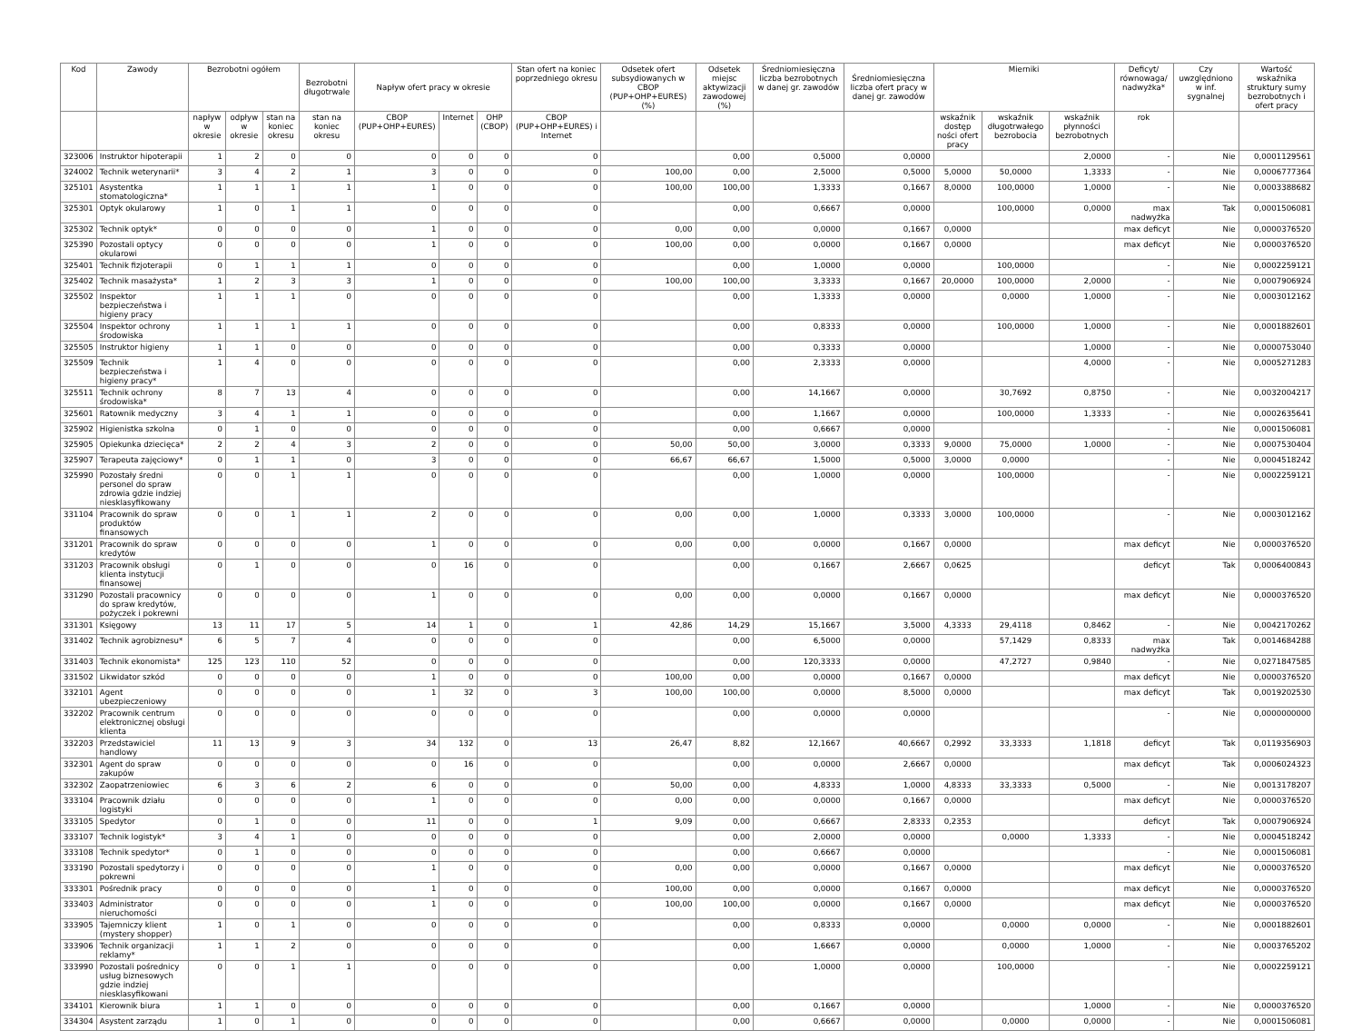| Kod | Zawody | Bezrobotni ogółem | | | Bezrobotni długotrwale | Napływ ofert pracy w okresie | | | Stan ofert na koniec poprzedniego okresu | Odsetek ofert subsydiowanych w CBOP (PUP+OHP+EURES) (%) | Odsetek miejsc aktywizacji zawodowej (%) | Średniomiesięczna liczba bezrobotnych w danej gr. zawodów | Średniomiesięczna liczba ofert pracy w danej gr. zawodów | Mierniki | | | Deficyt/ równowaga/ nadwyżka* | Czy uwzględniono w inf. sygnalnej | Wartość wskaźnika struktury sumy bezrobotnych i ofert pracy |
| --- | --- | --- | --- | --- | --- | --- | --- | --- | --- | --- | --- | --- | --- | --- | --- | --- | --- | --- | --- |
| | | napływ w okresie | odpływ w okresie | stan na koniec okresu | stan na koniec okresu | CBOP (PUP+OHP+EURES) | Internet | OHP (CBOP) | CBOP (PUP+OHP+EURES) i Internet | | | | | wskaźnik dostęp ności ofert pracy | wskaźnik długotrwałego bezrobocia | wskaźnik płynności bezrobotnych | rok | | |
| 323006 | Instruktor hipoterapii | 1 | 2 | 0 | 0 | 0 | 0 | 0 | 0 | | 0,00 | 0,5000 | 0,0000 | | | 2,0000 | - | Nie | 0,0001129561 |
| 324002 | Technik weterynarii* | 3 | 4 | 2 | 1 | 3 | 0 | 0 | 0 | 100,00 | 0,00 | 2,5000 | 0,5000 | 5,0000 | 50,0000 | 1,3333 | - | Nie | 0,0006777364 |
| 325101 | Asystentka stomatologiczna* | 1 | 1 | 1 | 1 | 1 | 0 | 0 | 0 | 100,00 | 100,00 | 1,3333 | 0,1667 | 8,0000 | 100,0000 | 1,0000 | - | Nie | 0,0003388682 |
| 325301 | Optyk okularowy | 1 | 0 | 1 | 1 | 0 | 0 | 0 | 0 | | 0,00 | 0,6667 | 0,0000 | | 100,0000 | 0,0000 | max nadwyżka | Tak | 0,0001506081 |
| 325302 | Technik optyk* | 0 | 0 | 0 | 0 | 1 | 0 | 0 | 0 | 0,00 | 0,00 | 0,0000 | 0,1667 | 0,0000 | | | max deficyt | Nie | 0,0000376520 |
| 325390 | Pozostali optycy okularowi | 0 | 0 | 0 | 0 | 1 | 0 | 0 | 0 | 100,00 | 0,00 | 0,0000 | 0,1667 | 0,0000 | | | max deficyt | Nie | 0,0000376520 |
| 325401 | Technik fizjoterapii | 0 | 1 | 1 | 1 | 0 | 0 | 0 | 0 | | 0,00 | 1,0000 | 0,0000 | | 100,0000 | | - | Nie | 0,0002259121 |
| 325402 | Technik masażysta* | 1 | 2 | 3 | 3 | 1 | 0 | 0 | 0 | 100,00 | 100,00 | 3,3333 | 0,1667 | 20,0000 | 100,0000 | 2,0000 | - | Nie | 0,0007906924 |
| 325502 | Inspektor bezpieczeństwa i higieny pracy | 1 | 1 | 1 | 0 | 0 | 0 | 0 | 0 | | 0,00 | 1,3333 | 0,0000 | | 0,0000 | 1,0000 | - | Nie | 0,0003012162 |
| 325504 | Inspektor ochrony środowiska | 1 | 1 | 1 | 1 | 0 | 0 | 0 | 0 | | 0,00 | 0,8333 | 0,0000 | | 100,0000 | 1,0000 | - | Nie | 0,0001882601 |
| 325505 | Instruktor higieny | 1 | 1 | 0 | 0 | 0 | 0 | 0 | 0 | | 0,00 | 0,3333 | 0,0000 | | | 1,0000 | - | Nie | 0,0000753040 |
| 325509 | Technik bezpieczeństwa i higieny pracy* | 1 | 4 | 0 | 0 | 0 | 0 | 0 | 0 | | 0,00 | 2,3333 | 0,0000 | | | 4,0000 | - | Nie | 0,0005271283 |
| 325511 | Technik ochrony środowiska* | 8 | 7 | 13 | 4 | 0 | 0 | 0 | 0 | | 0,00 | 14,1667 | 0,0000 | | 30,7692 | 0,8750 | - | Nie | 0,0032004217 |
| 325601 | Ratownik medyczny | 3 | 4 | 1 | 1 | 0 | 0 | 0 | 0 | | 0,00 | 1,1667 | 0,0000 | | 100,0000 | 1,3333 | - | Nie | 0,0002635641 |
| 325902 | Higienistka szkolna | 0 | 1 | 0 | 0 | 0 | 0 | 0 | 0 | | 0,00 | 0,6667 | 0,0000 | | | | - | Nie | 0,0001506081 |
| 325905 | Opiekunka dziecięca* | 2 | 2 | 4 | 3 | 2 | 0 | 0 | 0 | 50,00 | 50,00 | 3,0000 | 0,3333 | 9,0000 | 75,0000 | 1,0000 | - | Nie | 0,0007530404 |
| 325907 | Terapeuta zajęciowy* | 0 | 1 | 1 | 0 | 3 | 0 | 0 | 0 | 66,67 | 66,67 | 1,5000 | 0,5000 | 3,0000 | 0,0000 | | - | Nie | 0,0004518242 |
| 325990 | Pozostały średni personel do spraw zdrowia gdzie indziej niesklasyfikowany | 0 | 0 | 1 | 1 | 0 | 0 | 0 | 0 | | 0,00 | 1,0000 | 0,0000 | | 100,0000 | | - | Nie | 0,0002259121 |
| 331104 | Pracownik do spraw produktów finansowych | 0 | 0 | 1 | 1 | 2 | 0 | 0 | 0 | 0,00 | 0,00 | 1,0000 | 0,3333 | 3,0000 | 100,0000 | | - | Nie | 0,0003012162 |
| 331201 | Pracownik do spraw kredytów | 0 | 0 | 0 | 0 | 1 | 0 | 0 | 0 | 0,00 | 0,00 | 0,0000 | 0,1667 | 0,0000 | | | max deficyt | Nie | 0,0000376520 |
| 331203 | Pracownik obsługi klienta instytucji finansowej | 0 | 1 | 0 | 0 | 0 | 16 | 0 | 0 | | 0,00 | 0,1667 | 2,6667 | 0,0625 | | | deficyt | Tak | 0,0006400843 |
| 331290 | Pozostali pracownicy do spraw kredytów, pożyczek i pokrewni | 0 | 0 | 0 | 0 | 1 | 0 | 0 | 0 | 0,00 | 0,00 | 0,0000 | 0,1667 | 0,0000 | | | max deficyt | Nie | 0,0000376520 |
| 331301 | Księgowy | 13 | 11 | 17 | 5 | 14 | 1 | 0 | 1 | 42,86 | 14,29 | 15,1667 | 3,5000 | 4,3333 | 29,4118 | 0,8462 | - | Nie | 0,0042170262 |
| 331402 | Technik agrobiznesu* | 6 | 5 | 7 | 4 | 0 | 0 | 0 | 0 | | 0,00 | 6,5000 | 0,0000 | | 57,1429 | 0,8333 | max nadwyżka | Tak | 0,0014684288 |
| 331403 | Technik ekonomista* | 125 | 123 | 110 | 52 | 0 | 0 | 0 | 0 | | 0,00 | 120,3333 | 0,0000 | | 47,2727 | 0,9840 | - | Nie | 0,0271847585 |
| 331502 | Likwidator szkód | 0 | 0 | 0 | 0 | 1 | 0 | 0 | 0 | 100,00 | 0,00 | 0,0000 | 0,1667 | 0,0000 | | | max deficyt | Nie | 0,0000376520 |
| 332101 | Agent ubezpieczeniowy | 0 | 0 | 0 | 0 | 1 | 32 | 0 | 3 | 100,00 | 100,00 | 0,0000 | 8,5000 | 0,0000 | | | max deficyt | Tak | 0,0019202530 |
| 332202 | Pracownik centrum elektronicznej obsługi klienta | 0 | 0 | 0 | 0 | 0 | 0 | 0 | 0 | | 0,00 | 0,0000 | 0,0000 | | | | - | Nie | 0,0000000000 |
| 332203 | Przedstawiciel handlowy | 11 | 13 | 9 | 3 | 34 | 132 | 0 | 13 | 26,47 | 8,82 | 12,1667 | 40,6667 | 0,2992 | 33,3333 | 1,1818 | deficyt | Tak | 0,0119356903 |
| 332301 | Agent do spraw zakupów | 0 | 0 | 0 | 0 | 0 | 16 | 0 | 0 | | 0,00 | 0,0000 | 2,6667 | 0,0000 | | | max deficyt | Tak | 0,0006024323 |
| 332302 | Zaopatrzeniowiec | 6 | 3 | 6 | 2 | 6 | 0 | 0 | 0 | 50,00 | 0,00 | 4,8333 | 1,0000 | 4,8333 | 33,3333 | 0,5000 | - | Nie | 0,0013178207 |
| 333104 | Pracownik działu logistyki | 0 | 0 | 0 | 0 | 1 | 0 | 0 | 0 | 0,00 | 0,00 | 0,0000 | 0,1667 | 0,0000 | | | max deficyt | Nie | 0,0000376520 |
| 333105 | Spedytor | 0 | 1 | 0 | 0 | 11 | 0 | 0 | 1 | 9,09 | 0,00 | 0,6667 | 2,8333 | 0,2353 | | | deficyt | Tak | 0,0007906924 |
| 333107 | Technik logistyk* | 3 | 4 | 1 | 0 | 0 | 0 | 0 | 0 | | 0,00 | 2,0000 | 0,0000 | | 0,0000 | 1,3333 | - | Nie | 0,0004518242 |
| 333108 | Technik spedytor* | 0 | 1 | 0 | 0 | 0 | 0 | 0 | 0 | | 0,00 | 0,6667 | 0,0000 | | | | - | Nie | 0,0001506081 |
| 333190 | Pozostali spedytorzy i pokrewni | 0 | 0 | 0 | 0 | 1 | 0 | 0 | 0 | 0,00 | 0,00 | 0,0000 | 0,1667 | 0,0000 | | | max deficyt | Nie | 0,0000376520 |
| 333301 | Pośrednik pracy | 0 | 0 | 0 | 0 | 1 | 0 | 0 | 0 | 100,00 | 0,00 | 0,0000 | 0,1667 | 0,0000 | | | max deficyt | Nie | 0,0000376520 |
| 333403 | Administrator nieruchomości | 0 | 0 | 0 | 0 | 1 | 0 | 0 | 0 | 100,00 | 100,00 | 0,0000 | 0,1667 | 0,0000 | | | max deficyt | Nie | 0,0000376520 |
| 333905 | Tajemniczy klient (mystery shopper) | 1 | 0 | 1 | 0 | 0 | 0 | 0 | 0 | | 0,00 | 0,8333 | 0,0000 | | 0,0000 | 0,0000 | - | Nie | 0,0001882601 |
| 333906 | Technik organizacji reklamy* | 1 | 1 | 2 | 0 | 0 | 0 | 0 | 0 | | 0,00 | 1,6667 | 0,0000 | | 0,0000 | 1,0000 | - | Nie | 0,0003765202 |
| 333990 | Pozostali pośrednicy usług biznesowych gdzie indziej niesklasyfikowani | 0 | 0 | 1 | 1 | 0 | 0 | 0 | 0 | | 0,00 | 1,0000 | 0,0000 | | 100,0000 | | - | Nie | 0,0002259121 |
| 334101 | Kierownik biura | 1 | 1 | 0 | 0 | 0 | 0 | 0 | 0 | | 0,00 | 0,1667 | 0,0000 | | | 1,0000 | - | Nie | 0,0000376520 |
| 334304 | Asystent zarządu | 1 | 0 | 1 | 0 | 0 | 0 | 0 | 0 | | 0,00 | 0,6667 | 0,0000 | | 0,0000 | 0,0000 | - | Nie | 0,0001506081 |